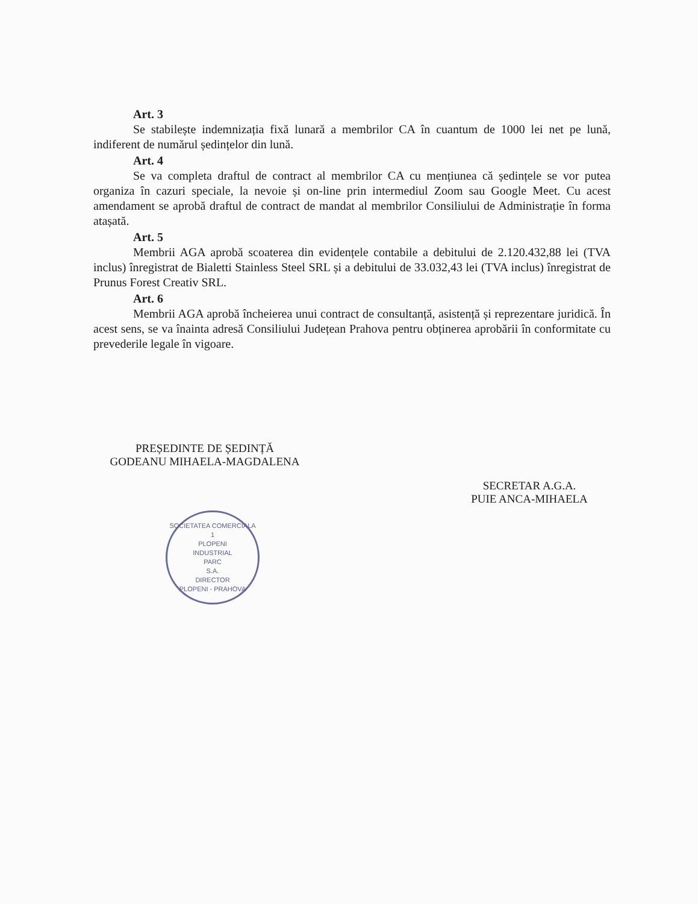Art. 3
Se stabilește indemnizația fixă lunară a membrilor CA în cuantum de 1000 lei net pe lună, indiferent de numărul ședințelor din lună.
Art. 4
Se va completa draftul de contract al membrilor CA cu mențiunea că ședințele se vor putea organiza în cazuri speciale, la nevoie și on-line prin intermediul Zoom sau Google Meet. Cu acest amendament se aprobă draftul de contract de mandat al membrilor Consiliului de Administrație în forma atașată.
Art. 5
Membrii AGA aprobă scoaterea din evidențele contabile a debitului de 2.120.432,88 lei (TVA inclus) înregistrat de Bialetti Stainless Steel SRL și a debitului de 33.032,43 lei (TVA inclus) înregistrat de Prunus Forest Creativ SRL.
Art. 6
Membrii AGA aprobă încheierea unui contract de consultanță, asistență și reprezentare juridică. În acest sens, se va înainta adresă Consiliului Județean Prahova pentru obținerea aprobării în conformitate cu prevederile legale în vigoare.
PREȘEDINTE DE ȘEDINȚĂ
GODEANU MIHAELA-MAGDALENA
SOCIETATEA COMERCIALA
1
PLOPENI
INDUSTRIAL
PARC
S.A.
DIRECTOR
PLOPENI - PRAHOVA
SECRETAR A.G.A.
PUIE ANCA-MIHAELA